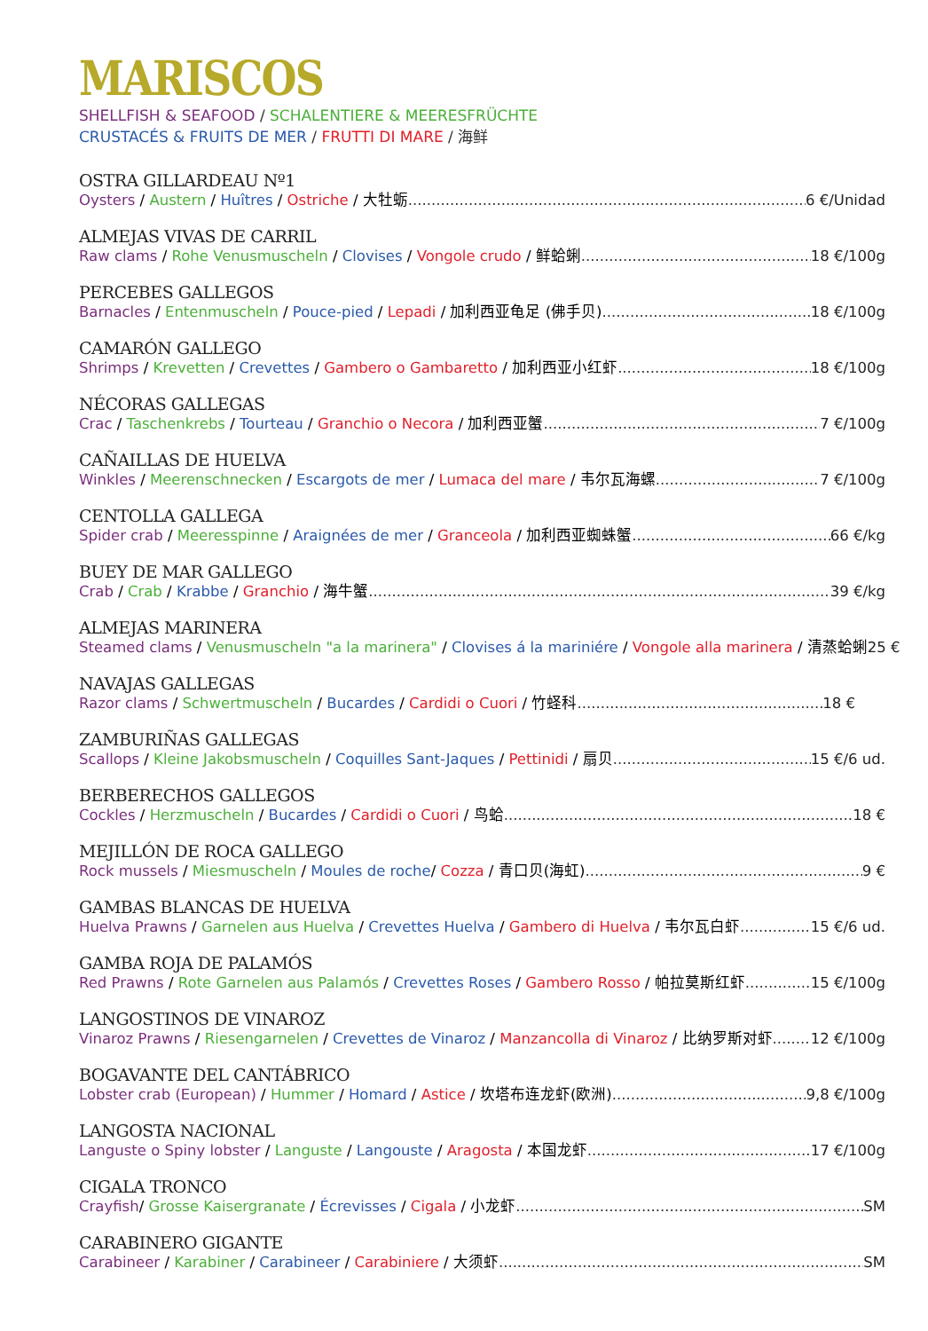MARISCOS
SHELLFISH & SEAFOOD / SCHALENTIERE & MEERESFRÜCHTE
CRUSTACÉS & FRUITS DE MER / FRUTTI DI MARE / 海鲜
OSTRA GILLARDEAU Nº1
Oysters / Austern / Huîtres / Ostriche / 大牡蛎 6 €/Unidad
ALMEJAS VIVAS DE CARRIL
Raw clams / Rohe Venusmuscheln / Clovises / Vongole crudo / 鲜蛤蜊 18 €/100g
PERCEBES GALLEGOS
Barnacles / Entenmuscheln / Pouce-pied / Lepadi / 加利西亚龟足 (佛手贝) 18 €/100g
CAMARÓN GALLEGO
Shrimps / Krevetten / Crevettes / Gambero o Gambaretto / 加利西亚小红虾 18 €/100g
NÉCORAS GALLEGAS
Crac / Taschenkrebs / Tourteau / Granchio o Necora / 加利西亚蟹 7 €/100g
CAÑAILLAS DE HUELVA
Winkles / Meerenschnecken / Escargots de mer / Lumaca del mare / 韦尔瓦海螺 7 €/100g
CENTOLLA GALLEGA
Spider crab / Meeresspinne / Araignées de mer / Granceola / 加利西亚蜘蛛蟹 66 €/kg
BUEY DE MAR GALLEGO
Crab / Crab / Krabbe / Granchio / 海牛蟹 39 €/kg
ALMEJAS MARINERA
Steamed clams / Venusmuscheln "a la marinera" / Clovises á la mariniére / Vongole alla marinera / 清蒸蛤蜊 25 €
NAVAJAS GALLEGAS
Razor clams / Schwertmuscheln / Bucardes / Cardidi o Cuori / 竹蛏科 18 €
ZAMBURIÑAS GALLEGAS
Scallops / Kleine Jakobsmuscheln / Coquilles Sant-Jaques / Pettinidi / 扇贝 15 €/6 ud.
BERBERECHOS GALLEGOS
Cockles / Herzmuscheln / Bucardes / Cardidi o Cuori / 鸟蛤 18 €
MEJILLÓN DE ROCA GALLEGO
Rock mussels / Miesmuscheln / Moules de roche/ Cozza / 青口贝(海虹) 9 €
GAMBAS BLANCAS DE HUELVA
Huelva Prawns / Garnelen aus Huelva / Crevettes Huelva / Gambero di Huelva / 韦尔瓦白虾 15 €/6 ud.
GAMBA ROJA DE PALAMÓS
Red Prawns / Rote Garnelen aus Palamós / Crevettes Roses / Gambero Rosso / 帕拉莫斯红虾 15 €/100g
LANGOSTINOS DE VINAROZ
Vinaroz Prawns / Riesengarnelen / Crevettes de Vinaroz / Manzancolla di Vinaroz / 比纳罗斯对虾 12 €/100g
BOGAVANTE DEL CANTÁBRICO
Lobster crab (European) / Hummer / Homard / Astice / 坎塔布连龙虾(欧洲) 9,8 €/100g
LANGOSTA NACIONAL
Languste o Spiny lobster / Languste / Langouste / Aragosta / 本国龙虾 17 €/100g
CIGALA TRONCO
Crayfish/ Grosse Kaisergranate / Écrevisses / Cigala / 小龙虾 SM
CARABINERO GIGANTE
Carabineer / Karabiner / Carabineer / Carabiniere / 大须虾 SM